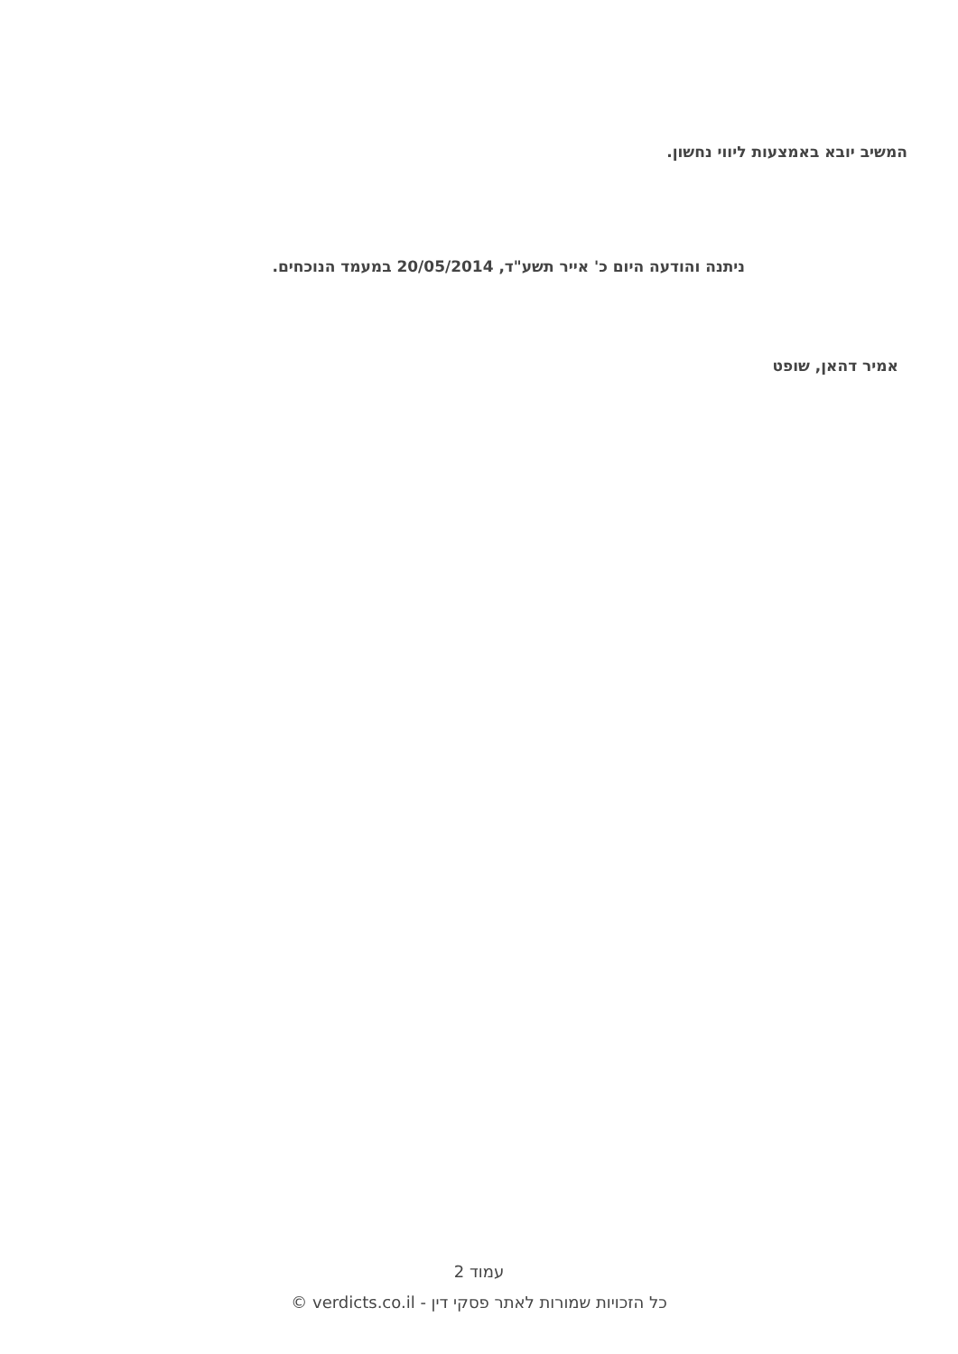המשיב יובא באמצעות ליווי נחשון.
ניתנה והודעה היום כ' אייר תשע"ד, 20/05/2014 במעמד הנוכחים.
אמיר דהאן, שופט
עמוד 2
כל הזכויות שמורות לאתר פסקי דין - verdicts.co.il ©